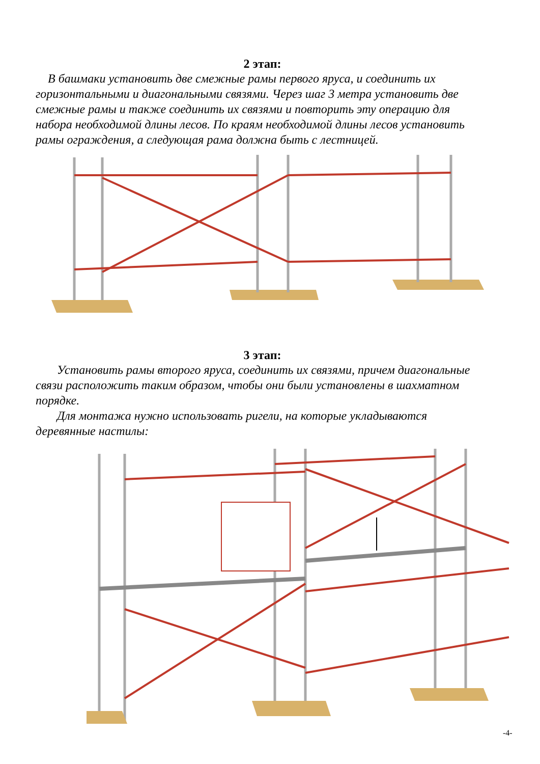2 этап:
В башмаки установить две смежные рамы первого яруса, и соединить их горизонтальными и диагональными связями. Через шаг 3 метра установить две смежные рамы и также соединить их связями и повторить эту операцию для набора необходимой длины лесов. По краям необходимой длины лесов установить рамы ограждения, а следующая рама должна быть с лестницей.
3 этап:
Установить рамы второго яруса, соединить их связями, причем диагональные связи расположить таким образом, чтобы они были установлены в шахматном порядке.
Для монтажа нужно использовать ригели, на которые укладываются деревянные настилы:
-4-